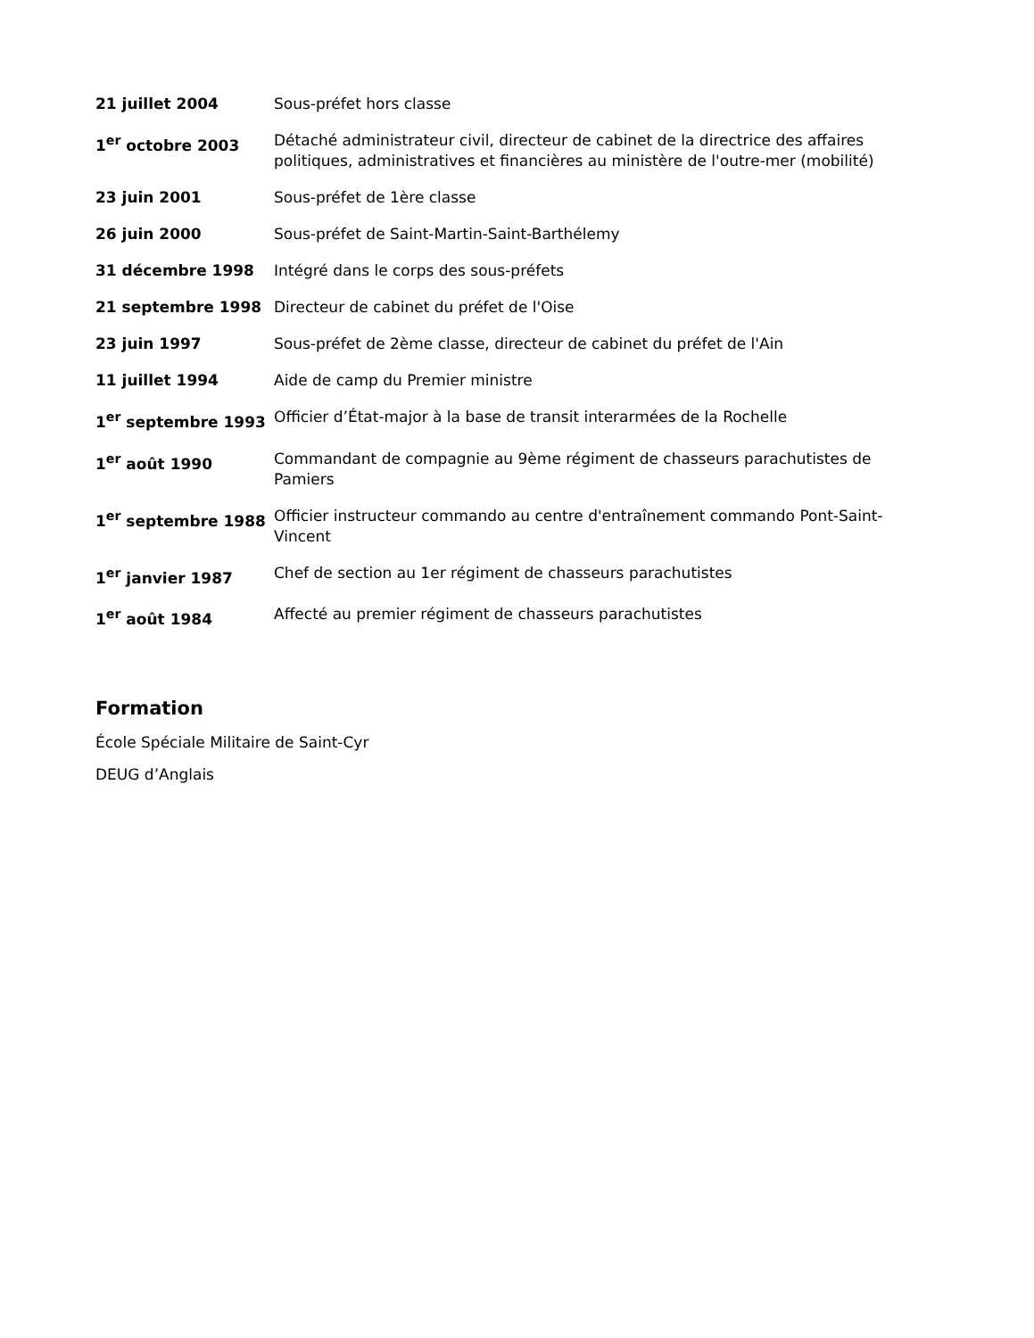| 21 juillet 2004 | Sous-préfet hors classe |
| 1<sup>er</sup> octobre 2003 | Détaché administrateur civil, directeur de cabinet de la directrice des affaires politiques, administratives et financières au ministère de l'outre-mer (mobilité) |
| 23 juin 2001 | Sous-préfet de 1ère classe |
| 26 juin 2000 | Sous-préfet de Saint-Martin-Saint-Barthélemy |
| 31 décembre 1998 | Intégré dans le corps des sous-préfets |
| 21 septembre 1998 | Directeur de cabinet du préfet de l'Oise |
| 23 juin 1997 | Sous-préfet de 2ème classe, directeur de cabinet du préfet de l'Ain |
| 11 juillet 1994 | Aide de camp du Premier ministre |
| 1<sup>er</sup> septembre 1993 | Officier d’État-major à la base de transit interarmées de la Rochelle |
| 1<sup>er</sup> août 1990 | Commandant de compagnie au 9ème régiment de chasseurs parachutistes de Pamiers |
| 1<sup>er</sup> septembre 1988 | Officier instructeur commando au centre d'entraînement commando Pont-Saint-Vincent |
| 1<sup>er</sup> janvier 1987 | Chef de section au 1er régiment de chasseurs parachutistes |
| 1<sup>er</sup> août 1984 | Affecté au premier régiment de chasseurs parachutistes |
Formation
École Spéciale Militaire de Saint-Cyr
DEUG d’Anglais